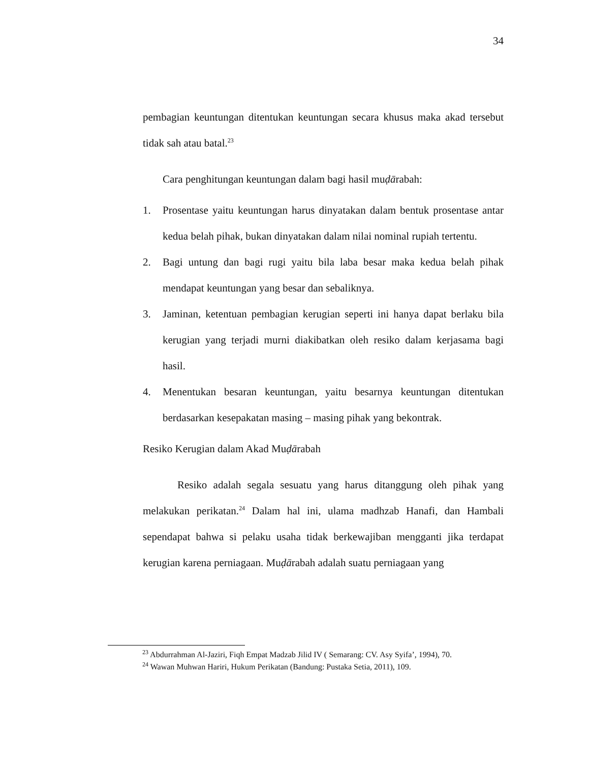34
pembagian keuntungan ditentukan keuntungan secara khusus maka akad tersebut tidak sah atau batal.<sup>23</sup>
Cara penghitungan keuntungan dalam bagi hasil muḍārabah:
1. Prosentase yaitu keuntungan harus dinyatakan dalam bentuk prosentase antar kedua belah pihak, bukan dinyatakan dalam nilai nominal rupiah tertentu.
2. Bagi untung dan bagi rugi yaitu bila laba besar maka kedua belah pihak mendapat keuntungan yang besar dan sebaliknya.
3. Jaminan, ketentuan pembagian kerugian seperti ini hanya dapat berlaku bila kerugian yang terjadi murni diakibatkan oleh resiko dalam kerjasama bagi hasil.
4. Menentukan besaran keuntungan, yaitu besarnya keuntungan ditentukan berdasarkan kesepakatan masing – masing pihak yang bekontrak.
Resiko Kerugian dalam Akad Muḍārabah
Resiko adalah segala sesuatu yang harus ditanggung oleh pihak yang melakukan perikatan.<sup>24</sup> Dalam hal ini, ulama madhzab Hanafi, dan Hambali sependapat bahwa si pelaku usaha tidak berkewajiban mengganti jika terdapat kerugian karena perniagaan. Muḍārabah adalah suatu perniagaan yang
<sup>23</sup> Abdurrahman Al-Jaziri, Fiqh Empat Madzab Jilid IV ( Semarang: CV. Asy Syifa’, 1994), 70.
<sup>24</sup> Wawan Muhwan Hariri, Hukum Perikatan (Bandung: Pustaka Setia, 2011), 109.